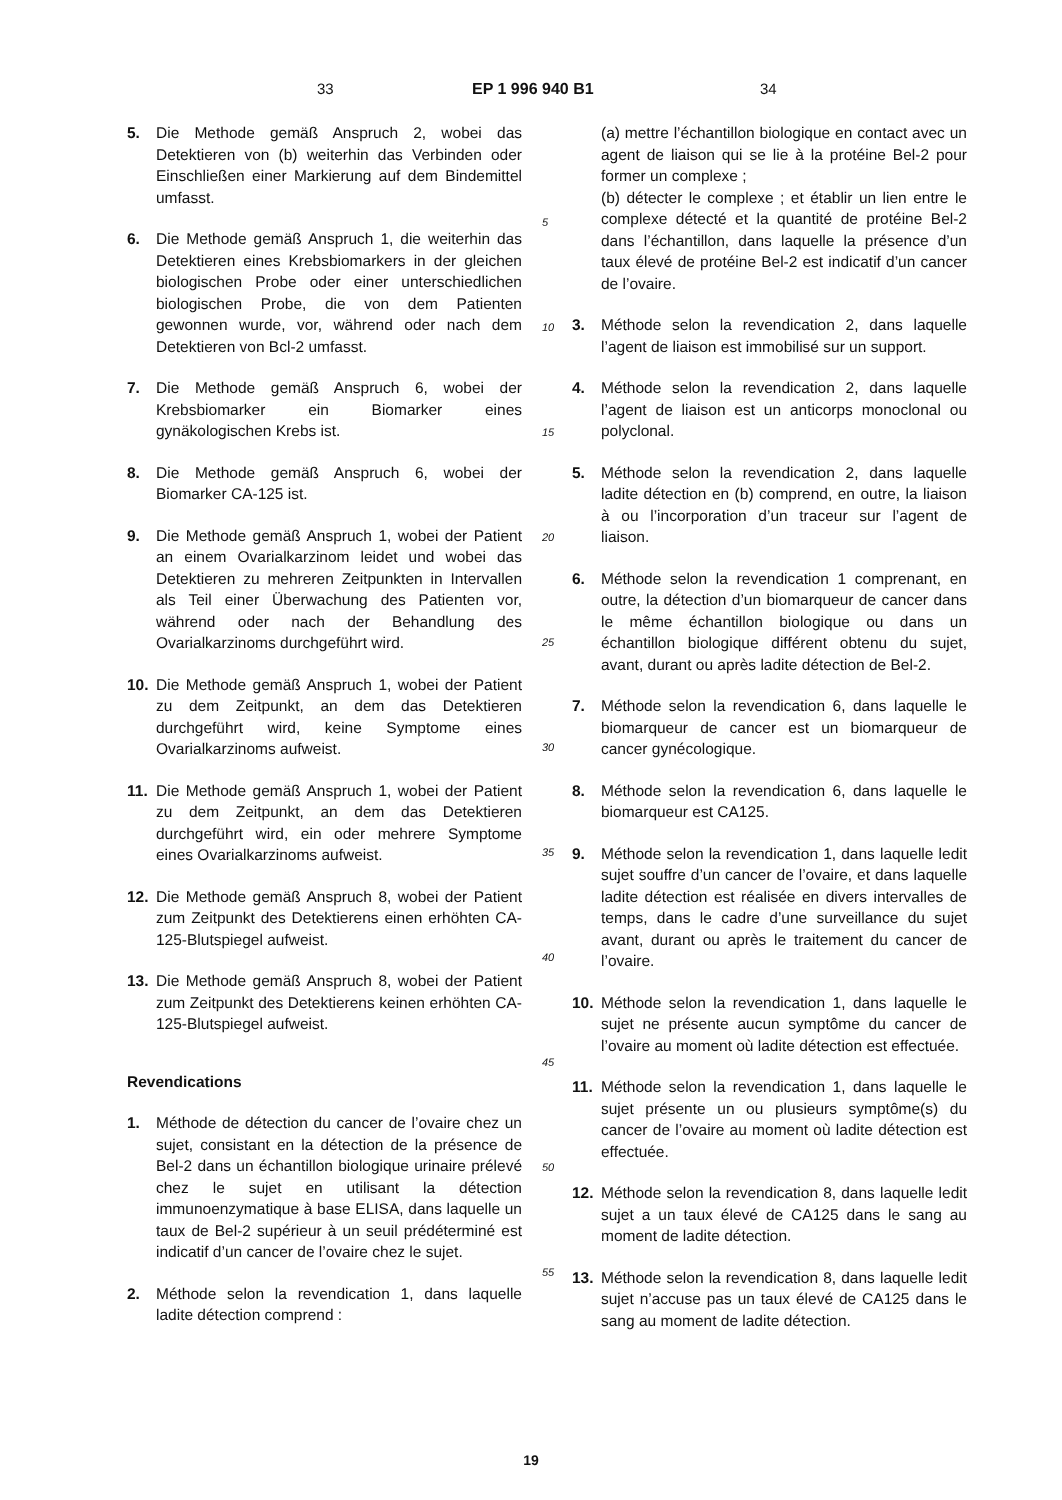33 EP 1 996 940 B1 34
5. Die Methode gemäß Anspruch 2, wobei das Detektieren von (b) weiterhin das Verbinden oder Einschließen einer Markierung auf dem Bindemittel umfasst.
6. Die Methode gemäß Anspruch 1, die weiterhin das Detektieren eines Krebsbiomarkers in der gleichen biologischen Probe oder einer unterschiedlichen biologischen Probe, die von dem Patienten gewonnen wurde, vor, während oder nach dem Detektieren von Bcl-2 umfasst.
7. Die Methode gemäß Anspruch 6, wobei der Krebsbiomarker ein Biomarker eines gynäkologischen Krebs ist.
8. Die Methode gemäß Anspruch 6, wobei der Biomarker CA-125 ist.
9. Die Methode gemäß Anspruch 1, wobei der Patient an einem Ovarialkarzinom leidet und wobei das Detektieren zu mehreren Zeitpunkten in Intervallen als Teil einer Überwachung des Patienten vor, während oder nach der Behandlung des Ovarialkarzinoms durchgeführt wird.
10. Die Methode gemäß Anspruch 1, wobei der Patient zu dem Zeitpunkt, an dem das Detektieren durchgeführt wird, keine Symptome eines Ovarialkarzinoms aufweist.
11. Die Methode gemäß Anspruch 1, wobei der Patient zu dem Zeitpunkt, an dem das Detektieren durchgeführt wird, ein oder mehrere Symptome eines Ovarialkarzinoms aufweist.
12. Die Methode gemäß Anspruch 8, wobei der Patient zum Zeitpunkt des Detektierens einen erhöhten CA-125-Blutspiegel aufweist.
13. Die Methode gemäß Anspruch 8, wobei der Patient zum Zeitpunkt des Detektierens keinen erhöhten CA-125-Blutspiegel aufweist.
Revendications
1. Méthode de détection du cancer de l’ovaire chez un sujet, consistant en la détection de la présence de Bel-2 dans un échantillon biologique urinaire prélevé chez le sujet en utilisant la détection immunoenzymatique à base ELISA, dans laquelle un taux de Bel-2 supérieur à un seuil prédéterminé est indicatif d’un cancer de l’ovaire chez le sujet.
2. Méthode selon la revendication 1, dans laquelle ladite détection comprend :
5
10
15
20
25
30
35
40
45
50
55
(a) mettre l’échantillon biologique en contact avec un agent de liaison qui se lie à la protéine Bel-2 pour former un complexe ;
(b) détecter le complexe ; et établir un lien entre le complexe détecté et la quantité de protéine Bel-2 dans l’échantillon, dans laquelle la présence d’un taux élevé de protéine Bel-2 est indicatif d’un cancer de l’ovaire.
3. Méthode selon la revendication 2, dans laquelle l’agent de liaison est immobilisé sur un support.
4. Méthode selon la revendication 2, dans laquelle l’agent de liaison est un anticorps monoclonal ou polyclonal.
5. Méthode selon la revendication 2, dans laquelle ladite détection en (b) comprend, en outre, la liaison à ou l’incorporation d’un traceur sur l’agent de liaison.
6. Méthode selon la revendication 1 comprenant, en outre, la détection d’un biomarqueur de cancer dans le même échantillon biologique ou dans un échantillon biologique différent obtenu du sujet, avant, durant ou après ladite détection de Bel-2.
7. Méthode selon la revendication 6, dans laquelle le biomarqueur de cancer est un biomarqueur de cancer gynécologique.
8. Méthode selon la revendication 6, dans laquelle le biomarqueur est CA125.
9. Méthode selon la revendication 1, dans laquelle ledit sujet souffre d’un cancer de l’ovaire, et dans laquelle ladite détection est réalisée en divers intervalles de temps, dans le cadre d’une surveillance du sujet avant, durant ou après le traitement du cancer de l’ovaire.
10. Méthode selon la revendication 1, dans laquelle le sujet ne présente aucun symptôme du cancer de l’ovaire au moment où ladite détection est effectuée.
11. Méthode selon la revendication 1, dans laquelle le sujet présente un ou plusieurs symptôme(s) du cancer de l’ovaire au moment où ladite détection est effectuée.
12. Méthode selon la revendication 8, dans laquelle ledit sujet a un taux élevé de CA125 dans le sang au moment de ladite détection.
13. Méthode selon la revendication 8, dans laquelle ledit sujet n’accuse pas un taux élevé de CA125 dans le sang au moment de ladite détection.
19